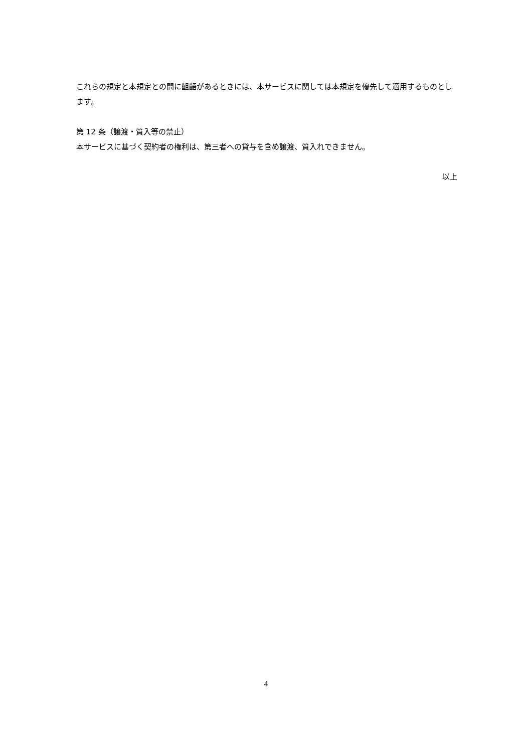これらの規定と本規定との間に齟齬があるときには、本サービスに関しては本規定を優先して適用するものとします。
第 12 条（譲渡・質入等の禁止）
本サービスに基づく契約者の権利は、第三者への貸与を含め譲渡、質入れできません。
以上
4